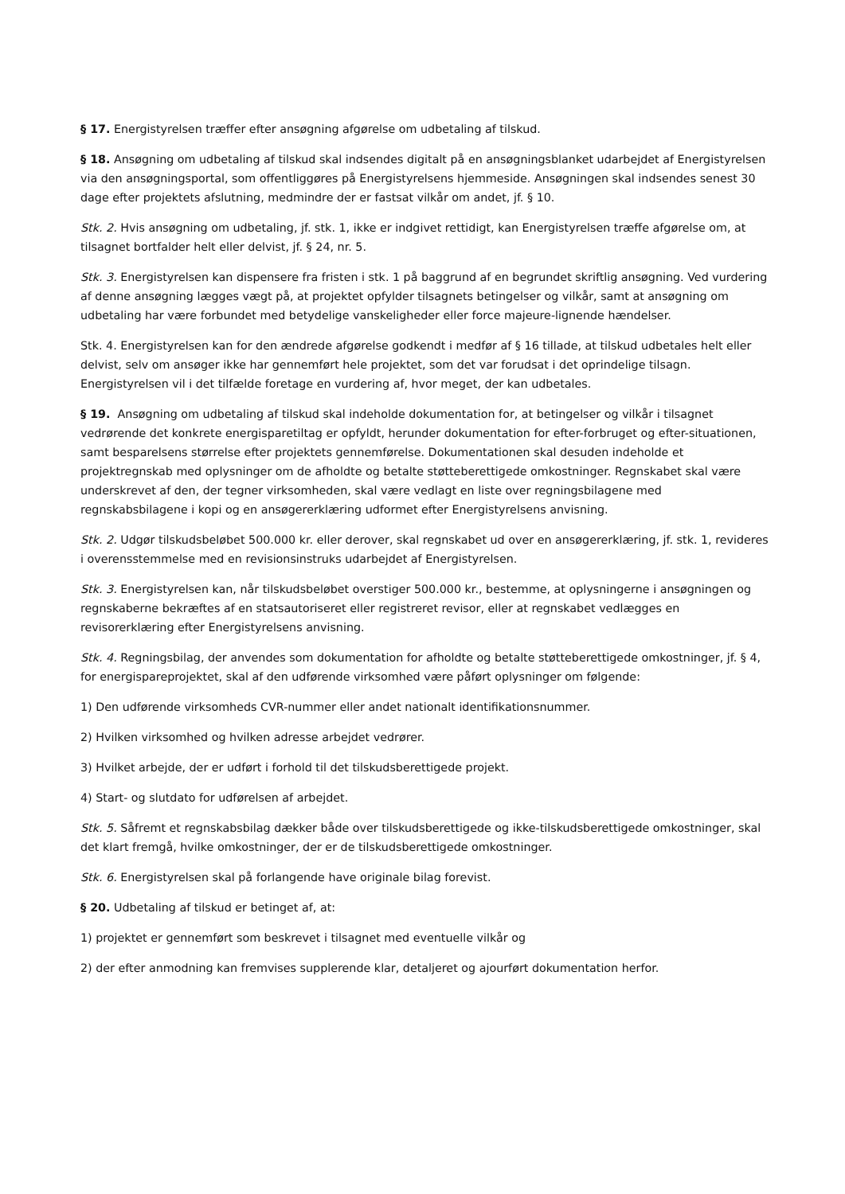§ 17. Energistyrelsen træffer efter ansøgning afgørelse om udbetaling af tilskud.
§ 18. Ansøgning om udbetaling af tilskud skal indsendes digitalt på en ansøgningsblanket udarbejdet af Energistyrelsen via den ansøgningsportal, som offentliggøres på Energistyrelsens hjemmeside. Ansøgningen skal indsendes senest 30 dage efter projektets afslutning, medmindre der er fastsat vilkår om andet, jf. § 10.
Stk. 2. Hvis ansøgning om udbetaling, jf. stk. 1, ikke er indgivet rettidigt, kan Energistyrelsen træffe afgørelse om, at tilsagnet bortfalder helt eller delvist, jf. § 24, nr. 5.
Stk. 3. Energistyrelsen kan dispensere fra fristen i stk. 1 på baggrund af en begrundet skriftlig ansøgning. Ved vurdering af denne ansøgning lægges vægt på, at projektet opfylder tilsagnets betingelser og vilkår, samt at ansøgning om udbetaling har være forbundet med betydelige vanskeligheder eller force majeure-lignende hændelser.
Stk. 4. Energistyrelsen kan for den ændrede afgørelse godkendt i medfør af § 16 tillade, at tilskud udbetales helt eller delvist, selv om ansøger ikke har gennemført hele projektet, som det var forudsat i det oprindelige tilsagn. Energistyrelsen vil i det tilfælde foretage en vurdering af, hvor meget, der kan udbetales.
§ 19. Ansøgning om udbetaling af tilskud skal indeholde dokumentation for, at betingelser og vilkår i tilsagnet vedrørende det konkrete energisparetiltag er opfyldt, herunder dokumentation for efter-forbruget og efter-situationen, samt besparelsens størrelse efter projektets gennemførelse. Dokumentationen skal desuden indeholde et projektregnskab med oplysninger om de afholdte og betalte støtteberettigede omkostninger. Regnskabet skal være underskrevet af den, der tegner virksomheden, skal være vedlagt en liste over regningsbilagene med regnskabsbilagene i kopi og en ansøgererklæring udformet efter Energistyrelsens anvisning.
Stk. 2. Udgør tilskudsbeløbet 500.000 kr. eller derover, skal regnskabet ud over en ansøgererklæring, jf. stk. 1, revideres i overensstemmelse med en revisionsinstruks udarbejdet af Energistyrelsen.
Stk. 3. Energistyrelsen kan, når tilskudsbeløbet overstiger 500.000 kr., bestemme, at oplysningerne i ansøgningen og regnskaberne bekræftes af en statsautoriseret eller registreret revisor, eller at regnskabet vedlægges en revisorerklæring efter Energistyrelsens anvisning.
Stk. 4. Regningsbilag, der anvendes som dokumentation for afholdte og betalte støtteberettigede omkostninger, jf. § 4, for energispareprojektet, skal af den udførende virksomhed være påført oplysninger om følgende:
1) Den udførende virksomheds CVR-nummer eller andet nationalt identifikationsnummer.
2) Hvilken virksomhed og hvilken adresse arbejdet vedrører.
3) Hvilket arbejde, der er udført i forhold til det tilskudsberettigede projekt.
4) Start- og slutdato for udførelsen af arbejdet.
Stk. 5. Såfremt et regnskabsbilag dækker både over tilskudsberettigede og ikke-tilskudsberettigede omkostninger, skal det klart fremgå, hvilke omkostninger, der er de tilskudsberettigede omkostninger.
Stk. 6. Energistyrelsen skal på forlangende have originale bilag forevist.
§ 20. Udbetaling af tilskud er betinget af, at:
1) projektet er gennemført som beskrevet i tilsagnet med eventuelle vilkår og
2) der efter anmodning kan fremvises supplerende klar, detaljeret og ajourført dokumentation herfor.